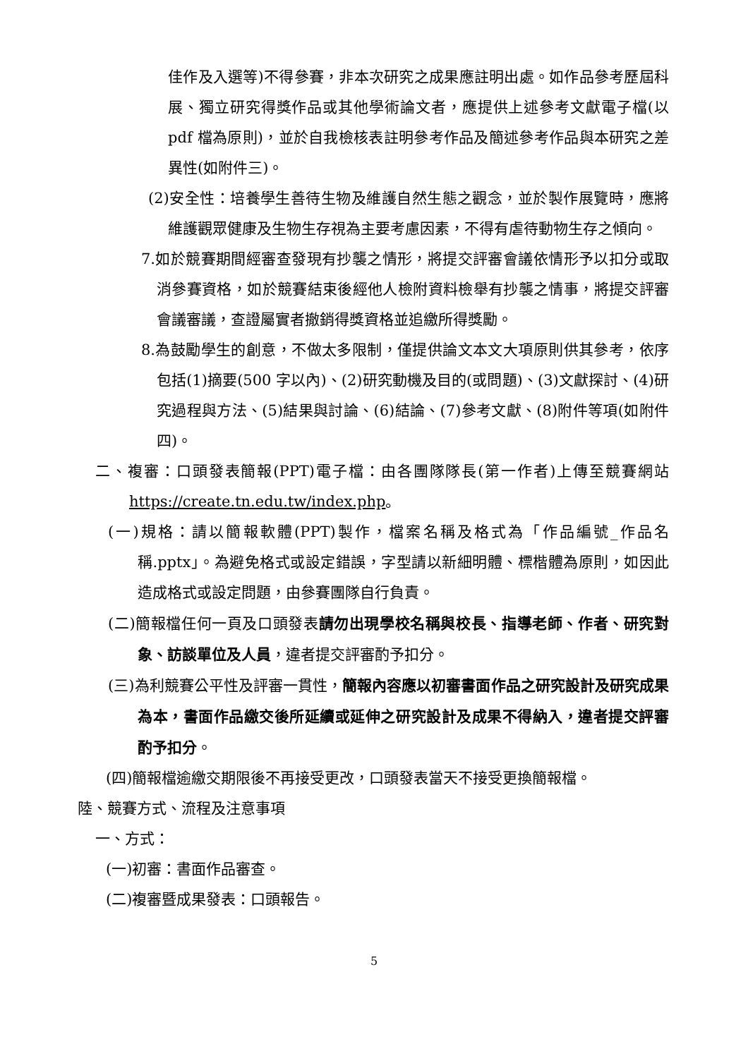佳作及入選等)不得參賽，非本次研究之成果應註明出處。如作品參考歷屆科展、獨立研究得獎作品或其他學術論文者，應提供上述參考文獻電子檔(以 pdf 檔為原則)，並於自我檢核表註明參考作品及簡述參考作品與本研究之差異性(如附件三)。
(2)安全性：培養學生善待生物及維護自然生態之觀念，並於製作展覽時，應將維護觀眾健康及生物生存視為主要考慮因素，不得有虐待動物生存之傾向。
7.如於競賽期間經審查發現有抄襲之情形，將提交評審會議依情形予以扣分或取消參賽資格，如於競賽結束後經他人檢附資料檢舉有抄襲之情事，將提交評審會議審議，查證屬實者撤銷得獎資格並追繳所得獎勵。
8.為鼓勵學生的創意，不做太多限制，僅提供論文本文大項原則供其參考，依序包括(1)摘要(500 字以內)、(2)研究動機及目的(或問題)、(3)文獻探討、(4)研究過程與方法、(5)結果與討論、(6)結論、(7)參考文獻、(8)附件等項(如附件四)。
二、複審：口頭發表簡報(PPT)電子檔：由各團隊隊長(第一作者)上傳至競賽網站 https://create.tn.edu.tw/index.php。
(一)規格：請以簡報軟體(PPT)製作，檔案名稱及格式為「作品編號_作品名稱.pptx」。為避免格式或設定錯誤，字型請以新細明體、標楷體為原則，如因此造成格式或設定問題，由參賽團隊自行負責。
(二)簡報檔任何一頁及口頭發表請勿出現學校名稱與校長、指導老師、作者、研究對象、訪談單位及人員，違者提交評審酌予扣分。
(三)為利競賽公平性及評審一貫性，簡報內容應以初審書面作品之研究設計及研究成果為本，書面作品繳交後所延續或延伸之研究設計及成果不得納入，違者提交評審酌予扣分。
(四)簡報檔逾繳交期限後不再接受更改，口頭發表當天不接受更換簡報檔。
陸、競賽方式、流程及注意事項
一、方式：
(一)初審：書面作品審查。
(二)複審暨成果發表：口頭報告。
5